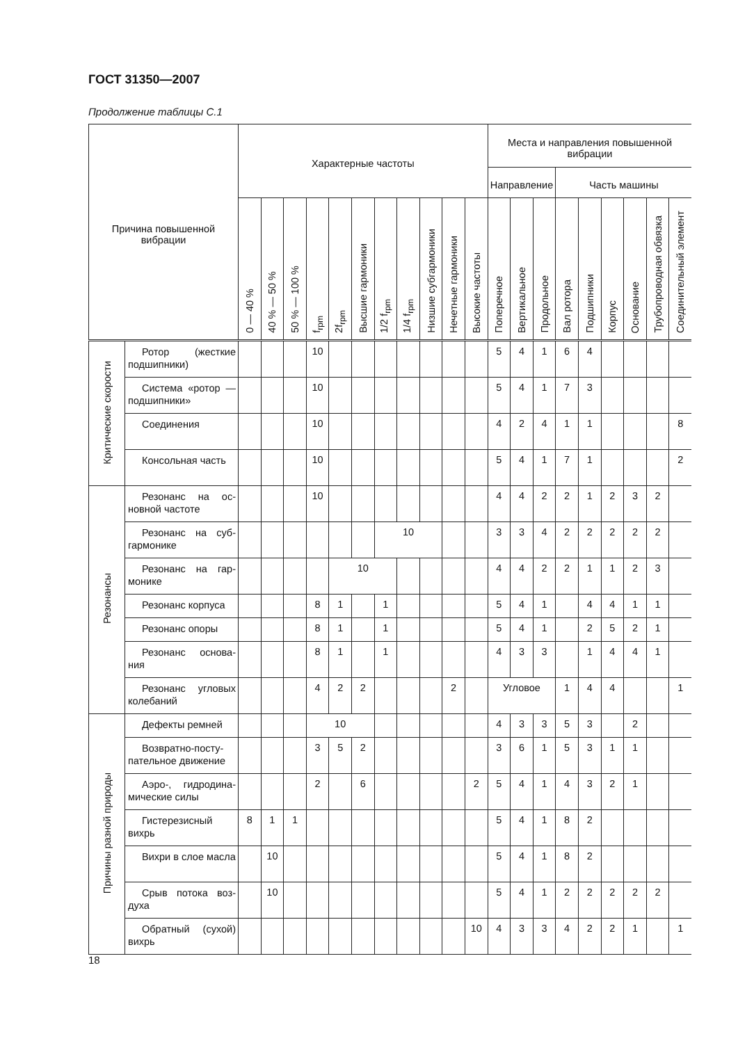ГОСТ 31350—2007
Продолжение таблицы С.1
| Причина повышенной вибрации | | Характерные частоты | | | | | | | | | | | Места и направления повышенной вибрации | | | | | | | | |
| --- | --- | --- | --- | --- | --- | --- | --- | --- | --- | --- | --- | --- | --- | --- | --- | --- | --- | --- | --- | --- | --- |
| | | | | | | | | | | | | | Направление | | | Часть машины | | | | | |
| | | 0 — 40 % | 40 % — 50 % | 50 % — 100 % | f<sub>rpm</sub> | 2f<sub>rpm</sub> | Высшие гармоники | 1/2 f<sub>rpm</sub> | 1/4 f<sub>rpm</sub> | Низшие субгармоники | Нечетные гармоники | Высокие частоты | Поперечное | Вертикальное | Продольное | Вал ротора | Подшипники | Корпус | Основание | Трубопроводная обвязка | Соединительный элемент |
| Критические скорости | Ротор (жесткие подшипники) | | | | 10 | | | | | | | | 5 | 4 | 1 | 6 | 4 | | | | |
| | Система «ро­тор — подшипники» | | | | 10 | | | | | | | | 5 | 4 | 1 | 7 | 3 | | | | |
| | Соединения | | | | 10 | | | | | | | | 4 | 2 | 4 | 1 | 1 | | | | 8 |
| | Консольная часть | | | | 10 | | | | | | | | 5 | 4 | 1 | 7 | 1 | | | | 2 |
| Резонансы | Резонанс на ос­новной частоте | | | | 10 | | | | | | | | 4 | 4 | 2 | 2 | 1 | 2 | 3 | 2 | |
| | Резонанс на суб­гармонике | | | | | | | 10 | | | | | 3 | 3 | 4 | 2 | 2 | 2 | 2 | 2 | |
| | Резонанс на гар­монике | | | | | 10 | | | | | | | 4 | 4 | 2 | 2 | 1 | 1 | 2 | 3 | |
| | Резонанс корпуса | | | | 8 | 1 | | 1 | | | | | 5 | 4 | 1 | | 4 | 4 | 1 | 1 | |
| | Резонанс опоры | | | | 8 | 1 | | 1 | | | | | 5 | 4 | 1 | | 2 | 5 | 2 | 1 | |
| | Резонанс основа­ния | | | | 8 | 1 | | 1 | | | | | 4 | 3 | 3 | | 1 | 4 | 4 | 1 | |
| | Резонанс угловых колебаний | | | | 4 | 2 | 2 | | | | 2 | | Угловое | | | 1 | 4 | 4 | | | 1 |
| Причины разной природы | Дефекты ремней | | | | 10 | | | | | | | | 4 | 3 | 3 | 5 | 3 | | 2 | | |
| | Возвратно-посту­пательное движение | | | | 3 | 5 | 2 | | | | | | 3 | 6 | 1 | 5 | 3 | 1 | 1 | | |
| | Аэро-, гидродина­мические силы | | | | 2 | | 6 | | | | | 2 | 5 | 4 | 1 | 4 | 3 | 2 | 1 | | |
| | Гистерезисный вихрь | 8 | 1 | 1 | | | | | | | | | 5 | 4 | 1 | 8 | 2 | | | | |
| | Вихри в слое мас­ла | | 10 | | | | | | | | | | 5 | 4 | 1 | 8 | 2 | | | | |
| | Срыв потока воз­духа | | 10 | | | | | | | | | | 5 | 4 | 1 | 2 | 2 | 2 | 2 | 2 | |
| | Обратный (сухой) вихрь | | | | | | | | | | | 10 | 4 | 3 | 3 | 4 | 2 | 2 | 1 | | 1 |
18